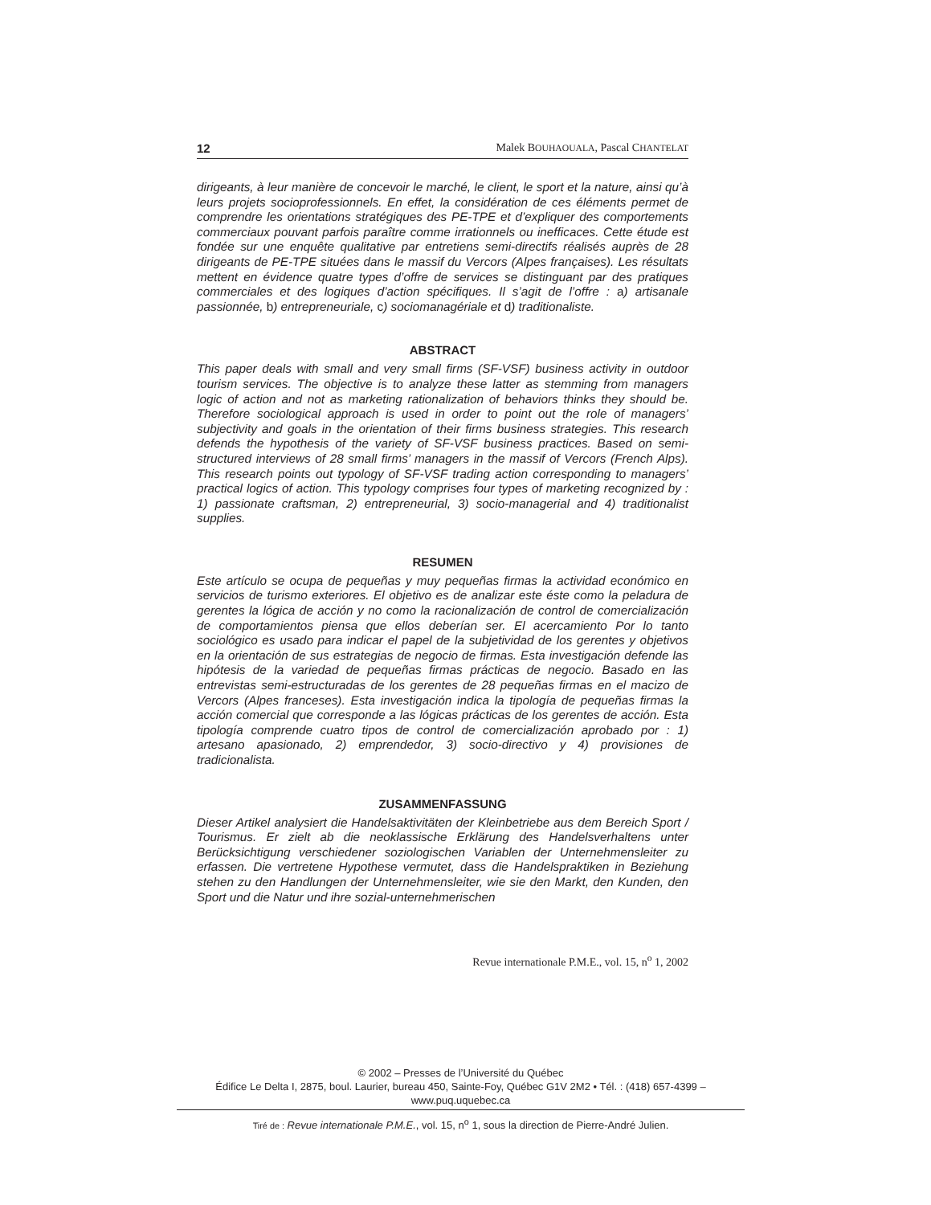12 Malek BOUHAOUALA, Pascal CHANTELAT
dirigeants, à leur manière de concevoir le marché, le client, le sport et la nature, ainsi qu’à leurs projets socioprofessionnels. En effet, la considération de ces éléments permet de comprendre les orientations stratégiques des PE-TPE et d’expliquer des comportements commerciaux pouvant parfois paraître comme irrationnels ou inefficaces. Cette étude est fondée sur une enquête qualitative par entretiens semi-directifs réalisés auprès de 28 dirigeants de PE-TPE situées dans le massif du Vercors (Alpes françaises). Les résultats mettent en évidence quatre types d’offre de services se distinguant par des pratiques commerciales et des logiques d’action spécifiques. Il s’agit de l’offre : a) artisanale passionnée, b) entrepreneuriale, c) sociomanagériale et d) traditionaliste.
ABSTRACT
This paper deals with small and very small firms (SF-VSF) business activity in outdoor tourism services. The objective is to analyze these latter as stemming from managers logic of action and not as marketing rationalization of behaviors thinks they should be. Therefore sociological approach is used in order to point out the role of managers’ subjectivity and goals in the orientation of their firms business strategies. This research defends the hypothesis of the variety of SF-VSF business practices. Based on semi-structured interviews of 28 small firms’ managers in the massif of Vercors (French Alps). This research points out typology of SF-VSF trading action corresponding to managers’ practical logics of action. This typology comprises four types of marketing recognized by : 1) passionate craftsman, 2) entrepreneurial, 3) socio-managerial and 4) traditionalist supplies.
RESUMEN
Este artículo se ocupa de pequeñas y muy pequeñas firmas la actividad económico en servicios de turismo exteriores. El objetivo es de analizar este éste como la peladura de gerentes la lógica de acción y no como la racionalización de control de comercialización de comportamientos piensa que ellos deberían ser. El acercamiento Por lo tanto sociológico es usado para indicar el papel de la subjetividad de los gerentes y objetivos en la orientación de sus estrategias de negocio de firmas. Esta investigación defende las hipótesis de la variedad de pequeñas firmas prácticas de negocio. Basado en las entrevistas semi-estructuradas de los gerentes de 28 pequeñas firmas en el macizo de Vercors (Alpes franceses). Esta investigación indica la tipología de pequeñas firmas la acción comercial que corresponde a las lógicas prácticas de los gerentes de acción. Esta tipología comprende cuatro tipos de control de comercialización aprobado por : 1) artesano apasionado, 2) emprendedor, 3) socio-directivo y 4) provisiones de tradicionalista.
ZUSAMMENFASSUNG
Dieser Artikel analysiert die Handelsaktivitäten der Kleinbetriebe aus dem Bereich Sport / Tourismus. Er zielt ab die neoklassische Erklärung des Handelsverhaltens unter Berücksichtigung verschiedener soziologischen Variablen der Unternehmensleiter zu erfassen. Die vertretene Hypothese vermutet, dass die Handelspraktiken in Beziehung stehen zu den Handlungen der Unternehmensleiter, wie sie den Markt, den Kunden, den Sport und die Natur und ihre sozial-unternehmerischen
Revue internationale P.M.E., vol. 15, n<sup>o</sup> 1, 2002
© 2002 – Presses de l’Université du Québec
Édifice Le Delta I, 2875, boul. Laurier, bureau 450, Sainte-Foy, Québec G1V 2M2 • Tél. : (418) 657-4399 – www.puq.uquebec.ca
Tiré de : Revue internationale P.M.E., vol. 15, n<sup>o</sup> 1, sous la direction de Pierre-André Julien.